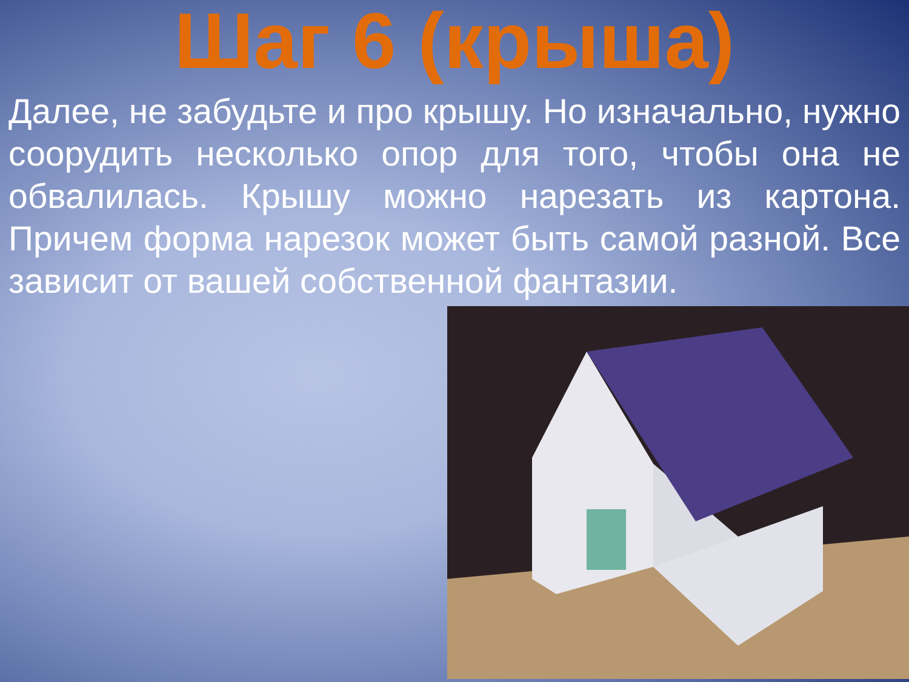Шаг 6 (крыша)
Далее, не забудьте и про крышу. Но изначально, нужно соорудить несколько опор для того, чтобы она не обвалилась. Крышу можно нарезать из картона. Причем форма нарезок может быть самой разной. Все зависит от вашей собственной фантазии.